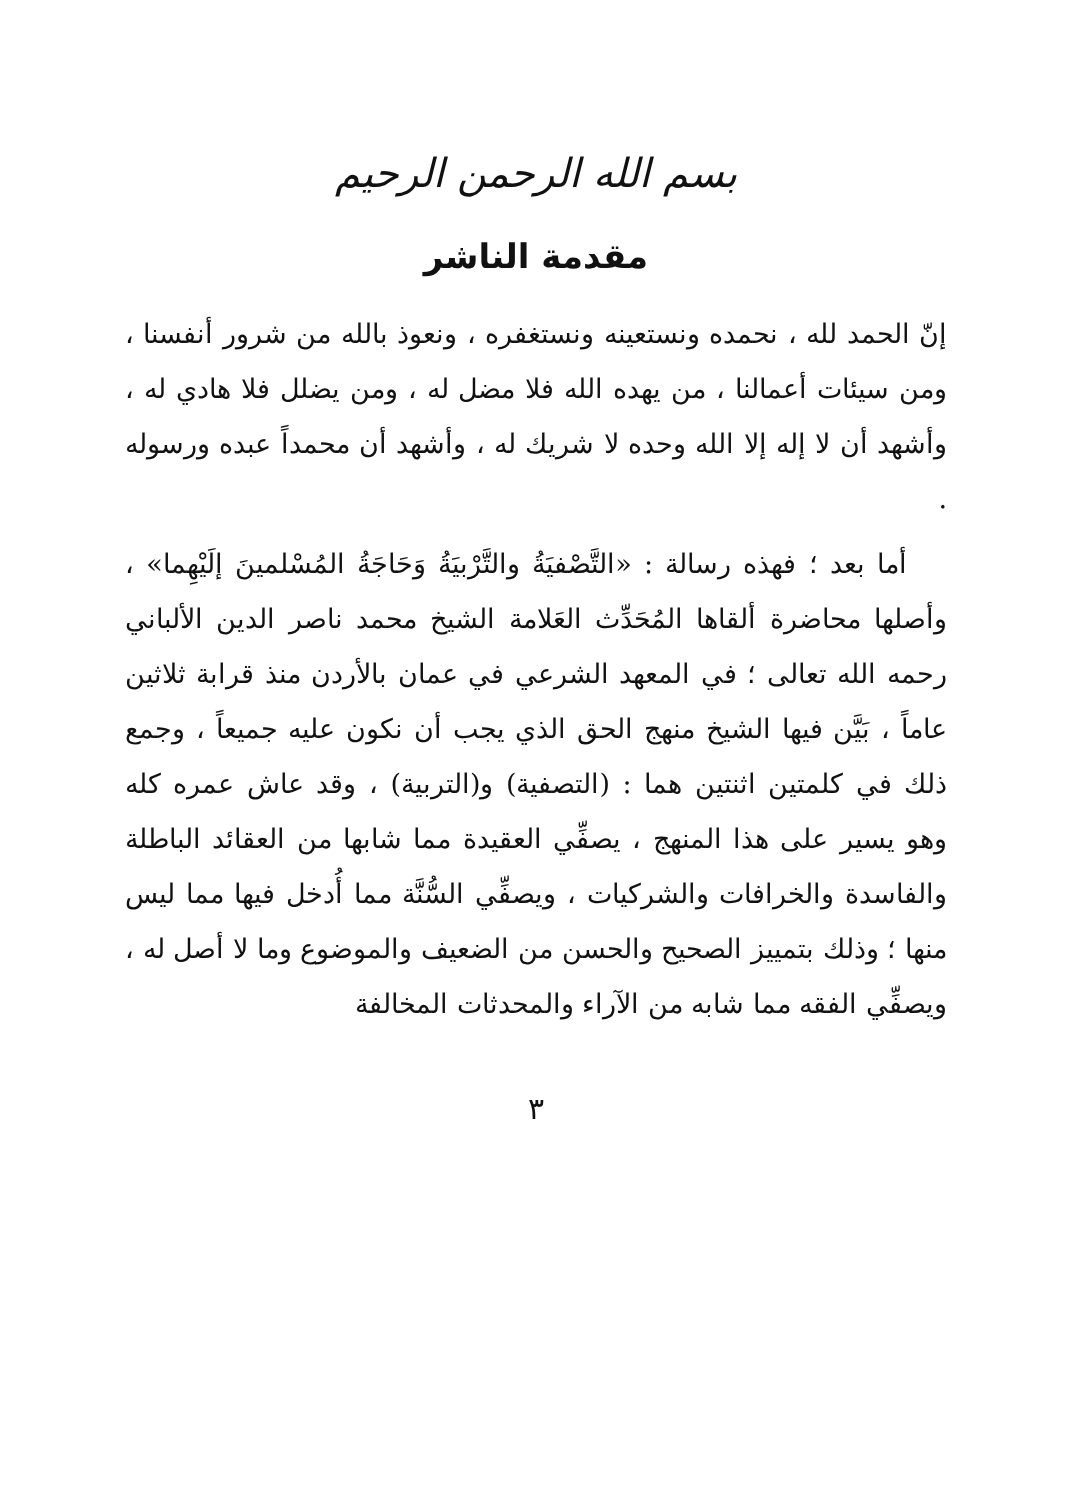بسم الله الرحمن الرحيم
مقدمة الناشر
إنّ الحمد لله ، نحمده ونستعينه ونستغفره ، ونعوذ بالله من شرور أنفسنا ، ومن سيئات أعمالنا ، من يهده الله فلا مضل له ، ومن يضلل فلا هادي له ، وأشهد أن لا إله إلا الله وحده لا شريك له ، وأشهد أن محمداً عبده ورسوله .
أما بعد ؛ فهذه رسالة : «التَّصْفيَةُ والتَّرْبيَةُ وَحَاجَةُ المُسْلمينَ إلَيْهِما» ، وأصلها محاضرة ألقاها المُحَدِّث العَلامة الشيخ محمد ناصر الدين الألباني رحمه الله تعالى ؛ في المعهد الشرعي في عمان بالأردن منذ قرابة ثلاثين عاماً ، بَيَّن فيها الشيخ منهج الحق الذي يجب أن نكون عليه جميعاً ، وجمع ذلك في كلمتين اثنتين هما : (التصفية) و(التربية) ، وقد عاش عمره كله وهو يسير على هذا المنهج ، يصفِّي العقيدة مما شابها من العقائد الباطلة والفاسدة والخرافات والشركيات ، ويصفِّي السُّنَّة مما أُدخل فيها مما ليس منها ؛ وذلك بتمييز الصحيح والحسن من الضعيف والموضوع وما لا أصل له ، ويصفِّي الفقه مما شابه من الآراء والمحدثات المخالفة
٣